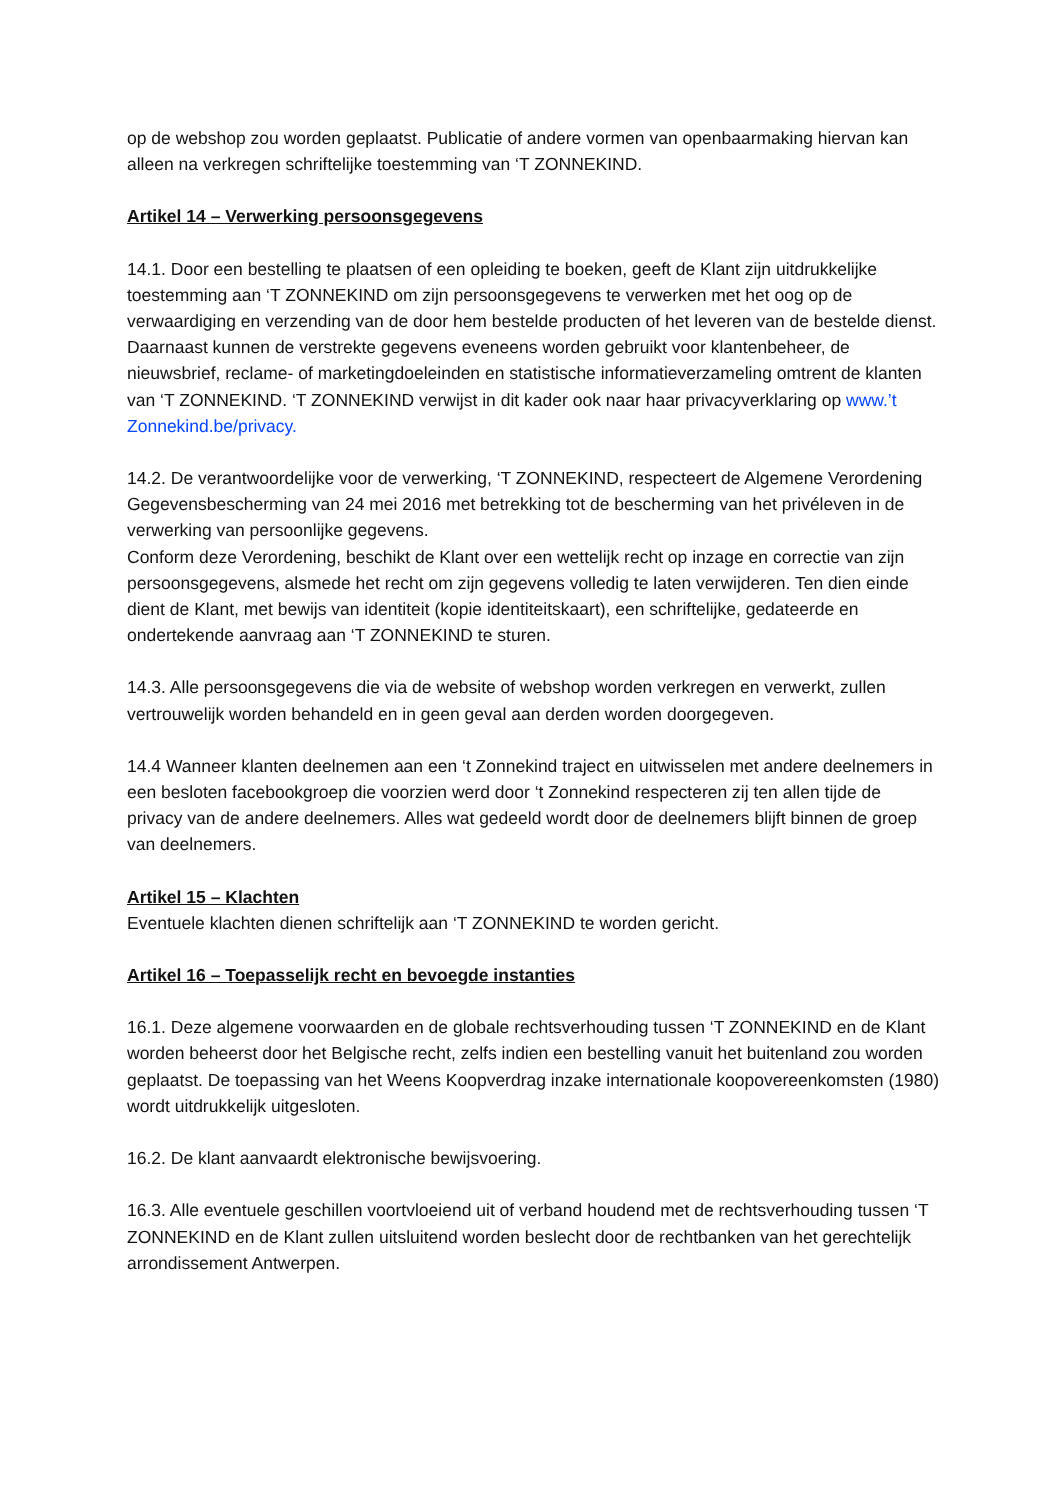op de webshop zou worden geplaatst. Publicatie of andere vormen van openbaarmaking hiervan kan alleen na verkregen schriftelijke toestemming van ‘T ZONNEKIND.
Artikel 14 – Verwerking persoonsgegevens
14.1. Door een bestelling te plaatsen of een opleiding te boeken, geeft de Klant zijn uitdrukkelijke toestemming aan ‘T ZONNEKIND om zijn persoonsgegevens te verwerken met het oog op de verwaardiging en verzending van de door hem bestelde producten of het leveren van de bestelde dienst. Daarnaast kunnen de verstrekte gegevens eveneens worden gebruikt voor klantenbeheer, de nieuwsbrief, reclame- of marketingdoeleinden en statistische informatieverzameling omtrent de klanten van ‘T ZONNEKIND. ‘T ZONNEKIND verwijst in dit kader ook naar haar privacyverklaring op www.’t Zonnekind.be/privacy.
14.2. De verantwoordelijke voor de verwerking, ‘T ZONNEKIND, respecteert de Algemene Verordening Gegevensbescherming van 24 mei 2016 met betrekking tot de bescherming van het privéleven in de verwerking van persoonlijke gegevens.
Conform deze Verordening, beschikt de Klant over een wettelijk recht op inzage en correctie van zijn persoonsgegevens, alsmede het recht om zijn gegevens volledig te laten verwijderen. Ten dien einde dient de Klant, met bewijs van identiteit (kopie identiteitskaart), een schriftelijke, gedateerde en ondertekende aanvraag aan ‘T ZONNEKIND te sturen.
14.3. Alle persoonsgegevens die via de website of webshop worden verkregen en verwerkt, zullen vertrouwelijk worden behandeld en in geen geval aan derden worden doorgegeven.
14.4 Wanneer klanten deelnemen aan een ‘t Zonnekind traject en uitwisselen met andere deelnemers in een besloten facebookgroep die voorzien werd door ‘t Zonnekind respecteren zij ten allen tijde de privacy van de andere deelnemers. Alles wat gedeeld wordt door de deelnemers blijft binnen de groep van deelnemers.
Artikel 15 – Klachten
Eventuele klachten dienen schriftelijk aan ‘T ZONNEKIND te worden gericht.
Artikel 16 – Toepasselijk recht en bevoegde instanties
16.1. Deze algemene voorwaarden en de globale rechtsverhouding tussen ‘T ZONNEKIND en de Klant worden beheerst door het Belgische recht, zelfs indien een bestelling vanuit het buitenland zou worden geplaatst. De toepassing van het Weens Koopverdrag inzake internationale koopovereenkomsten (1980) wordt uitdrukkelijk uitgesloten.
16.2. De klant aanvaardt elektronische bewijsvoering.
16.3. Alle eventuele geschillen voortvloeiend uit of verband houdend met de rechtsverhouding tussen ‘T ZONNEKIND en de Klant zullen uitsluitend worden beslecht door de rechtbanken van het gerechtelijk arrondissement Antwerpen.